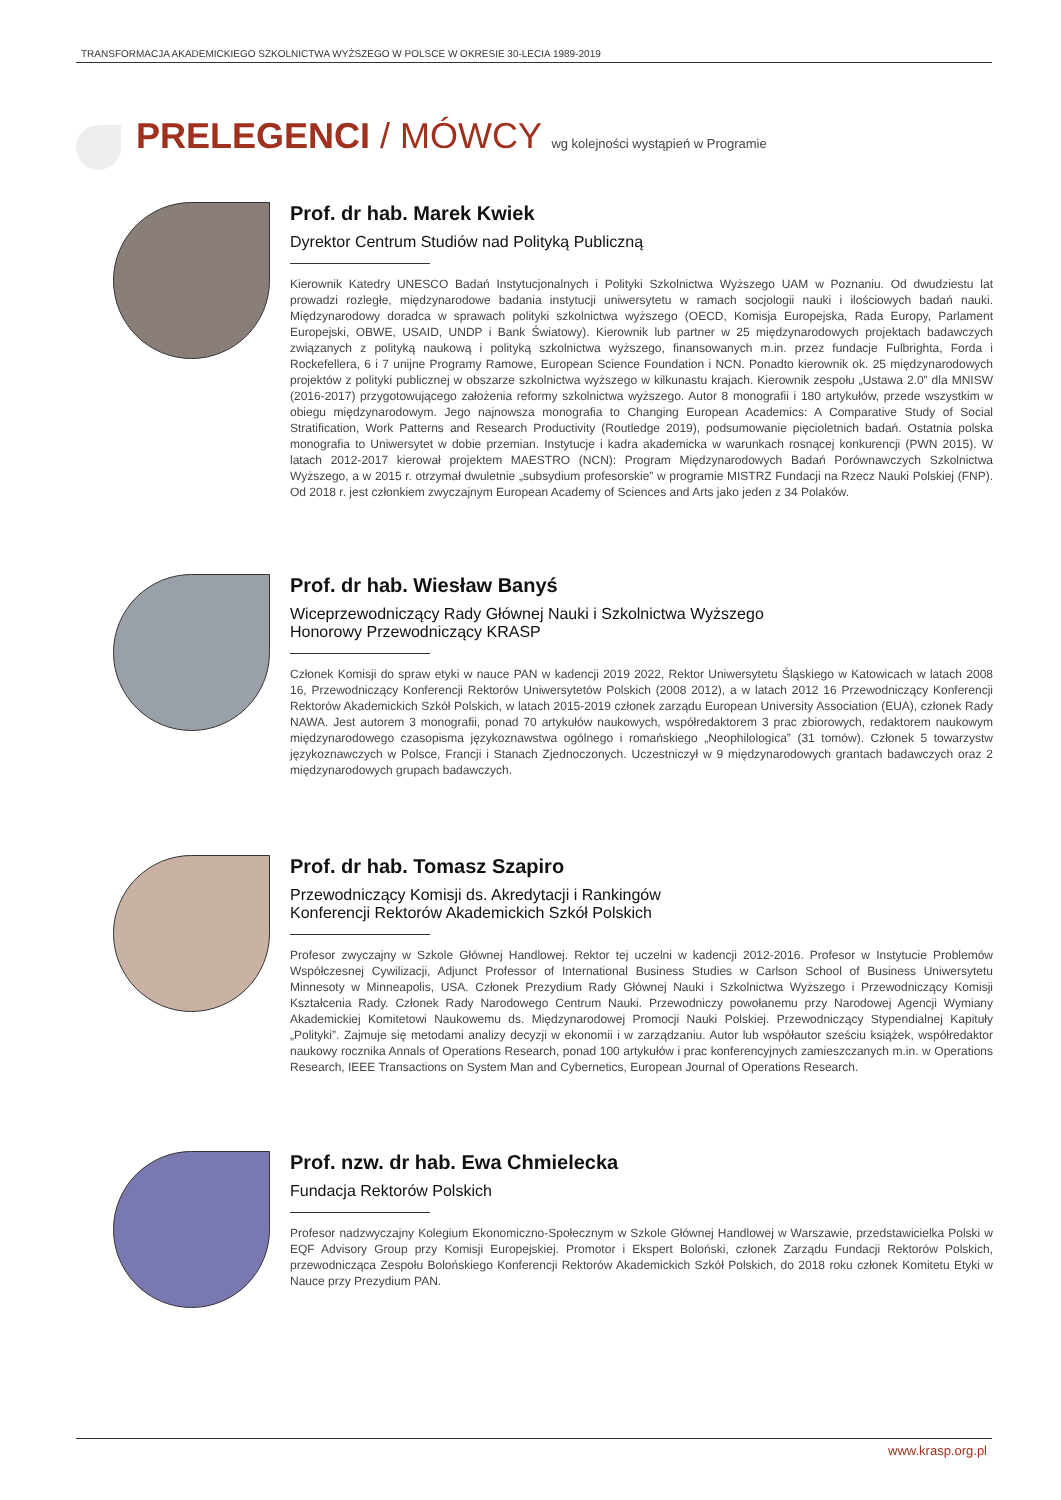TRANSFORMACJA AKADEMICKIEGO SZKOLNICTWA WYŻSZEGO W POLSCE W OKRESIE 30-LECIA 1989-2019
PRELEGENCI / MÓWCY wg kolejności wystąpień w Programie
Prof. dr hab. Marek Kwiek
Dyrektor Centrum Studiów nad Polityką Publiczną
Kierownik Katedry UNESCO Badań Instytucjonalnych i Polityki Szkolnictwa Wyższego UAM w Poznaniu. Od dwudziestu lat prowadzi rozległe, międzynarodowe badania instytucji uniwersytetu w ramach socjologii nauki i ilościowych badań nauki. Międzynarodowy doradca w sprawach polityki szkolnictwa wyższego (OECD, Komisja Europejska, Rada Europy, Parlament Europejski, OBWE, USAID, UNDP i Bank Światowy). Kierownik lub partner w 25 międzynarodowych projektach badawczych związanych z polityką naukową i polityką szkolnictwa wyższego, finansowanych m.in. przez fundacje Fulbrighta, Forda i Rockefellera, 6 i 7 unijne Programy Ramowe, European Science Foundation i NCN. Ponadto kierownik ok. 25 międzynarodowych projektów z polityki publicznej w obszarze szkolnictwa wyższego w kilkunastu krajach. Kierownik zespołu „Ustawa 2.0” dla MNISW (2016-2017) przygotowującego założenia reformy szkolnictwa wyższego. Autor 8 monografii i 180 artykułów, przede wszystkim w obiegu międzynarodowym. Jego najnowsza monografia to Changing European Academics: A Comparative Study of Social Stratification, Work Patterns and Research Productivity (Routledge 2019), podsumowanie pięcioletnich badań. Ostatnia polska monografia to Uniwersytet w dobie przemian. Instytucje i kadra akademicka w warunkach rosnącej konkurencji (PWN 2015). W latach 2012-2017 kierował projektem MAESTRO (NCN): Program Międzynarodowych Badań Porównawczych Szkolnictwa Wyższego, a w 2015 r. otrzymał dwuletnie „subsydium profesorskie” w programie MISTRZ Fundacji na Rzecz Nauki Polskiej (FNP). Od 2018 r. jest członkiem zwyczajnym European Academy of Sciences and Arts jako jeden z 34 Polaków.
Prof. dr hab. Wiesław Banyś
Wiceprzewodniczący Rady Głównej Nauki i Szkolnictwa Wyższego
Honorowy Przewodniczący KRASP
Członek Komisji do spraw etyki w nauce PAN w kadencji 2019 2022, Rektor Uniwersytetu Śląskiego w Katowicach w latach 2008 16, Przewodniczący Konferencji Rektorów Uniwersytetów Polskich (2008 2012), a w latach 2012 16 Przewodniczący Konferencji Rektorów Akademickich Szkół Polskich, w latach 2015-2019 członek zarządu European University Association (EUA), członek Rady NAWA. Jest autorem 3 monografii, ponad 70 artykułów naukowych, współredaktorem 3 prac zbiorowych, redaktorem naukowym międzynarodowego czasopisma językoznawstwa ogólnego i romańskiego „Neophilologica” (31 tomów). Członek 5 towarzystw językoznawczych w Polsce, Francji i Stanach Zjednoczonych. Uczestniczył w 9 międzynarodowych grantach badawczych oraz 2 międzynarodowych grupach badawczych.
Prof. dr hab. Tomasz Szapiro
Przewodniczący Komisji ds. Akredytacji i Rankingów
Konferencji Rektorów Akademickich Szkół Polskich
Profesor zwyczajny w Szkole Głównej Handlowej. Rektor tej uczelni w kadencji 2012-2016. Profesor w Instytucie Problemów Współczesnej Cywilizacji, Adjunct Professor of International Business Studies w Carlson School of Business Uniwersytetu Minnesoty w Minneapolis, USA. Członek Prezydium Rady Głównej Nauki i Szkolnictwa Wyższego i Przewodniczący Komisji Kształcenia Rady. Członek Rady Narodowego Centrum Nauki. Przewodniczy powołanemu przy Narodowej Agencji Wymiany Akademickiej Komitetowi Naukowemu ds. Międzynarodowej Promocji Nauki Polskiej. Przewodniczący Stypendialnej Kapituły „Polityki”. Zajmuje się metodami analizy decyzji w ekonomii i w zarządzaniu. Autor lub współautor sześciu książek, współredaktor naukowy rocznika Annals of Operations Research, ponad 100 artykułów i prac konferencyjnych zamieszczanych m.in. w Operations Research, IEEE Transactions on System Man and Cybernetics, European Journal of Operations Research.
Prof. nzw. dr hab. Ewa Chmielecka
Fundacja Rektorów Polskich
Profesor nadzwyczajny Kolegium Ekonomiczno-Społecznym w Szkole Głównej Handlowej w Warszawie, przedstawicielka Polski w EQF Advisory Group przy Komisji Europejskiej. Promotor i Ekspert Boloński, członek Zarządu Fundacji Rektorów Polskich, przewodnicząca Zespołu Bolońskiego Konferencji Rektorów Akademickich Szkół Polskich, do 2018 roku członek Komitetu Etyki w Nauce przy Prezydium PAN.
www.krasp.org.pl